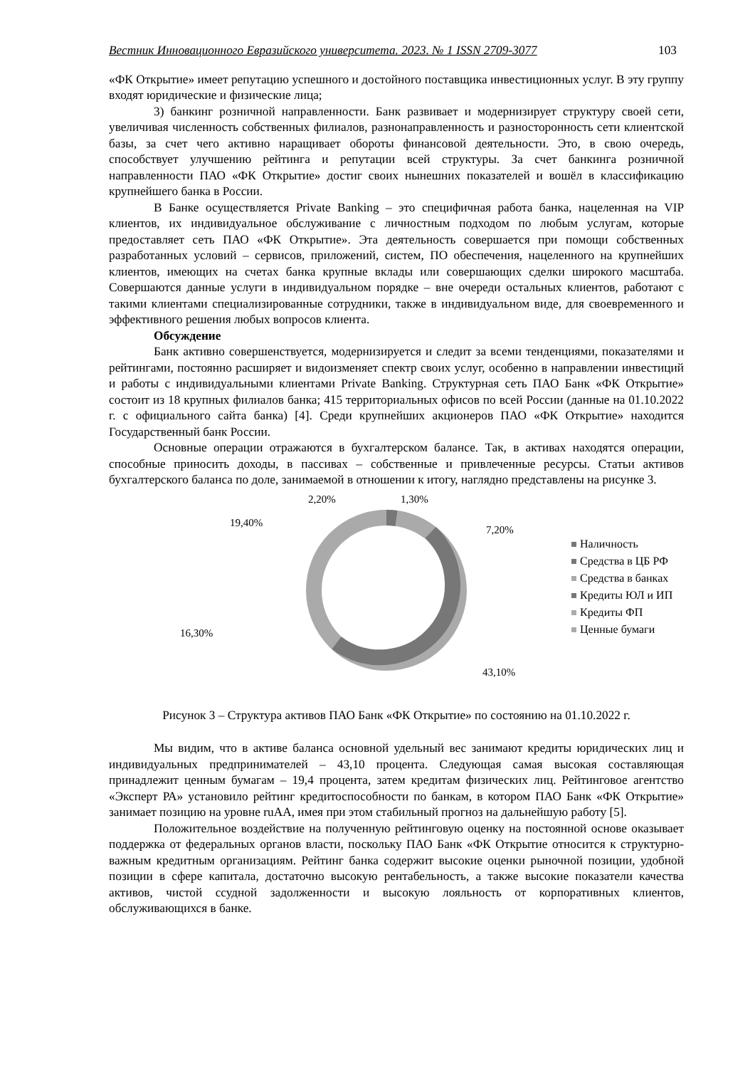Вестник Инновационного Евразийского университета. 2023. № 1 ISSN 2709-3077 103
«ФК Открытие» имеет репутацию успешного и достойного поставщика инвестиционных услуг. В эту группу входят юридические и физические лица;
3) банкинг розничной направленности. Банк развивает и модернизирует структуру своей сети, увеличивая численность собственных филиалов, разнонаправленность и разносторонность сети клиентской базы, за счет чего активно наращивает обороты финансовой деятельности. Это, в свою очередь, способствует улучшению рейтинга и репутации всей структуры. За счет банкинга розничной направленности ПАО «ФК Открытие» достиг своих нынешних показателей и вошёл в классификацию крупнейшего банка в России.
В Банке осуществляется Private Banking – это специфичная работа банка, нацеленная на VIP клиентов, их индивидуальное обслуживание с личностным подходом по любым услугам, которые предоставляет сеть ПАО «ФК Открытие». Эта деятельность совершается при помощи собственных разработанных условий – сервисов, приложений, систем, ПО обеспечения, нацеленного на крупнейших клиентов, имеющих на счетах банка крупные вклады или совершающих сделки широкого масштаба. Совершаются данные услуги в индивидуальном порядке – вне очереди остальных клиентов, работают с такими клиентами специализированные сотрудники, также в индивидуальном виде, для своевременного и эффективного решения любых вопросов клиента.
Обсуждение
Банк активно совершенствуется, модернизируется и следит за всеми тенденциями, показателями и рейтингами, постоянно расширяет и видоизменяет спектр своих услуг, особенно в направлении инвестиций и работы с индивидуальными клиентами Private Banking. Структурная сеть ПАО Банк «ФК Открытие» состоит из 18 крупных филиалов банка; 415 территориальных офисов по всей России (данные на 01.10.2022 г. с официального сайта банка) [4]. Среди крупнейших акционеров ПАО «ФК Открытие» находится Государственный банк России.
Основные операции отражаются в бухгалтерском балансе. Так, в активах находятся операции, способные приносить доходы, в пассивах – собственные и привлеченные ресурсы. Статьи активов бухгалтерского баланса по доле, занимаемой в отношении к итогу, наглядно представлены на рисунке 3.
2,20%
1,30%
19,40%
7,20%
16,30%
43,10%
Наличность
Средства в ЦБ РФ
Средства в банках
Кредиты ЮЛ и ИП
Кредиты ФП
Ценные бумаги
Рисунок 3 – Структура активов ПАО Банк «ФК Открытие» по состоянию на 01.10.2022 г.
Мы видим, что в активе баланса основной удельный вес занимают кредиты юридических лиц и индивидуальных предпринимателей – 43,10 процента. Следующая самая высокая составляющая принадлежит ценным бумагам – 19,4 процента, затем кредитам физических лиц. Рейтинговое агентство «Эксперт РА» установило рейтинг кредитоспособности по банкам, в котором ПАО Банк «ФК Открытие» занимает позицию на уровне ruAA, имея при этом стабильный прогноз на дальнейшую работу [5].
Положительное воздействие на полученную рейтинговую оценку на постоянной основе оказывает поддержка от федеральных органов власти, поскольку ПАО Банк «ФК Открытие относится к структурно-важным кредитным организациям. Рейтинг банка содержит высокие оценки рыночной позиции, удобной позиции в сфере капитала, достаточно высокую рентабельность, а также высокие показатели качества активов, чистой ссудной задолженности и высокую лояльность от корпоративных клиентов, обслуживающихся в банке.